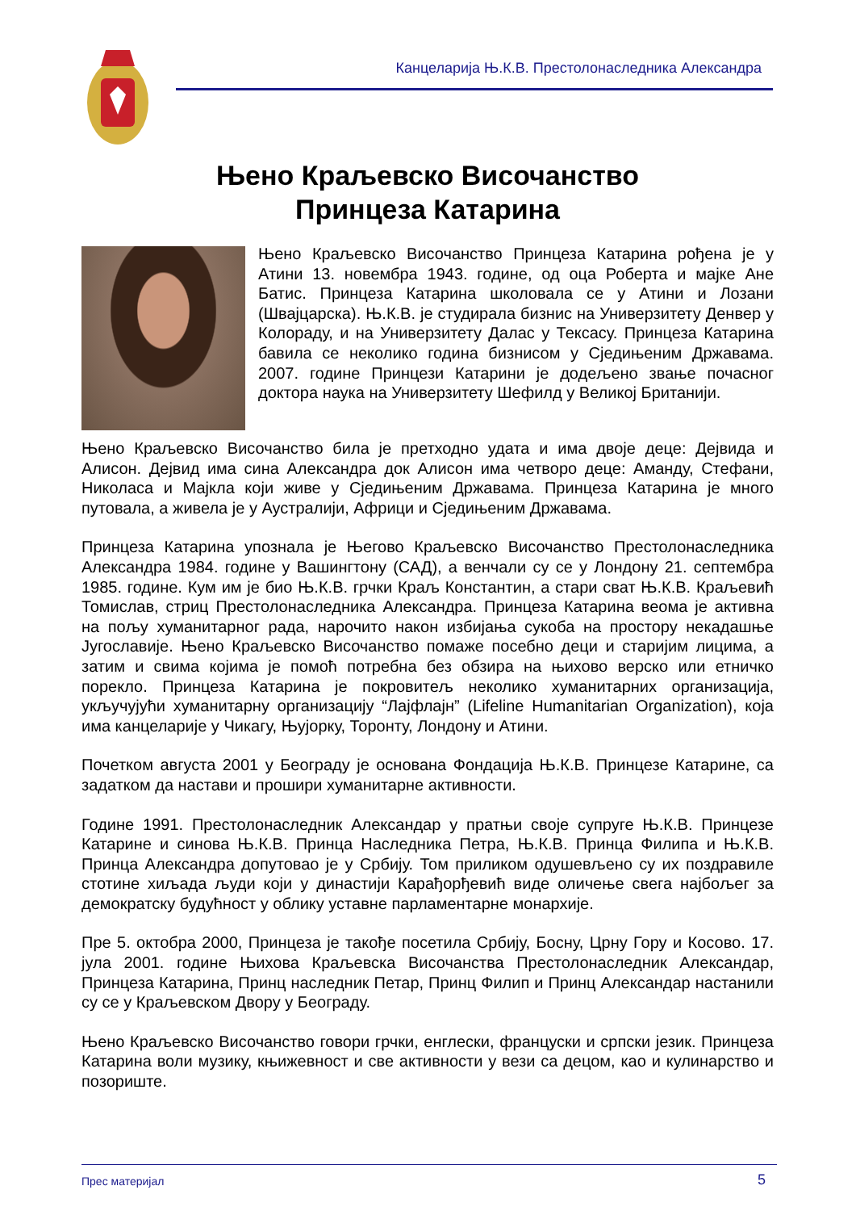Канцеларија Њ.К.В. Престолонаследника Александра
Њено Краљевско Височанство
Принцеза Катарина
Њено Краљевско Височанство Принцеза Катарина рођена је у Атини 13. новембра 1943. године, од оца Роберта и мајке Ане Батис. Принцеза Катарина школовала се у Атини и Лозани (Швајцарска). Њ.К.В. је студирала бизнис на Универзитету Денвер у Колораду, и на Универзитету Далас у Тексасу. Принцеза Катарина бавила се неколико година бизнисом у Сједињеним Државама. 2007. године Принцези Катарини је додељено звање почасног доктора наука на Универзитету Шефилд у Великој Британији.
Њено Краљевско Височанство била је претходно удата и има двоје деце: Дејвида и Алисон. Дејвид има сина Александра док Алисон има четворо деце: Аманду, Стефани, Николаса и Мајкла који живе у Сједињеним Државама. Принцеза Катарина је много путовала, а живела је у Аустралији, Африци и Сједињеним Државама.
Принцеза Катарина упознала је Његово Краљевско Височанство Престолонаследника Александра 1984. године у Вашингтону (САД), а венчали су се у Лондону 21. септембра 1985. године. Кум им је био Њ.К.В. грчки Краљ Константин, а стари сват Њ.К.В. Краљевић Томислав, стриц Престолонаследника Александра. Принцеза Катарина веома је активна на пољу хуманитарног рада, нарочито након избијања сукоба на простору некадашње Југославије. Њено Краљевско Височанство помаже посебно деци и старијим лицима, а затим и свима којима је помоћ потребна без обзира на њихово верско или етничко порекло. Принцеза Катарина је покровитељ неколико хуманитарних организација, укључујући хуманитарну организацију “Лајфлајн” (Lifeline Humanitarian Organization), која има канцеларије у Чикагу, Њујорку, Торонту, Лондону и Атини.
Почетком августа 2001 у Београду је основана Фондација Њ.К.В. Принцезе Катарине, са задатком да настави и прошири хуманитарне активности.
Године 1991. Престолонаследник Александар у пратњи своје супруге Њ.К.В. Принцезе Катарине и синова Њ.К.В. Принца Наследника Петра, Њ.К.В. Принца Филипа и Њ.К.В. Принца Александра допутовао је у Србију. Том приликом одушевљено су их поздравиле стотине хиљада људи који у династији Карађорђевић виде оличење свега најбољег за демократску будућност у облику уставне парламентарне монархије.
Пре 5. октобра 2000, Принцеза је такође посетила Србију, Босну, Црну Гору и Косово. 17. јула 2001. године Њихова Краљевска Височанства Престолонаследник Александар, Принцеза Катарина, Принц наследник Петар, Принц Филип и Принц Александар настанили су се у Краљевском Двору у Београду.
Њено Краљевско Височанство говори грчки, енглески, француски и српски језик. Принцеза Катарина воли музику, књижевност и све активности у вези са децом, као и кулинарство и позориште.
Прес материјал 5